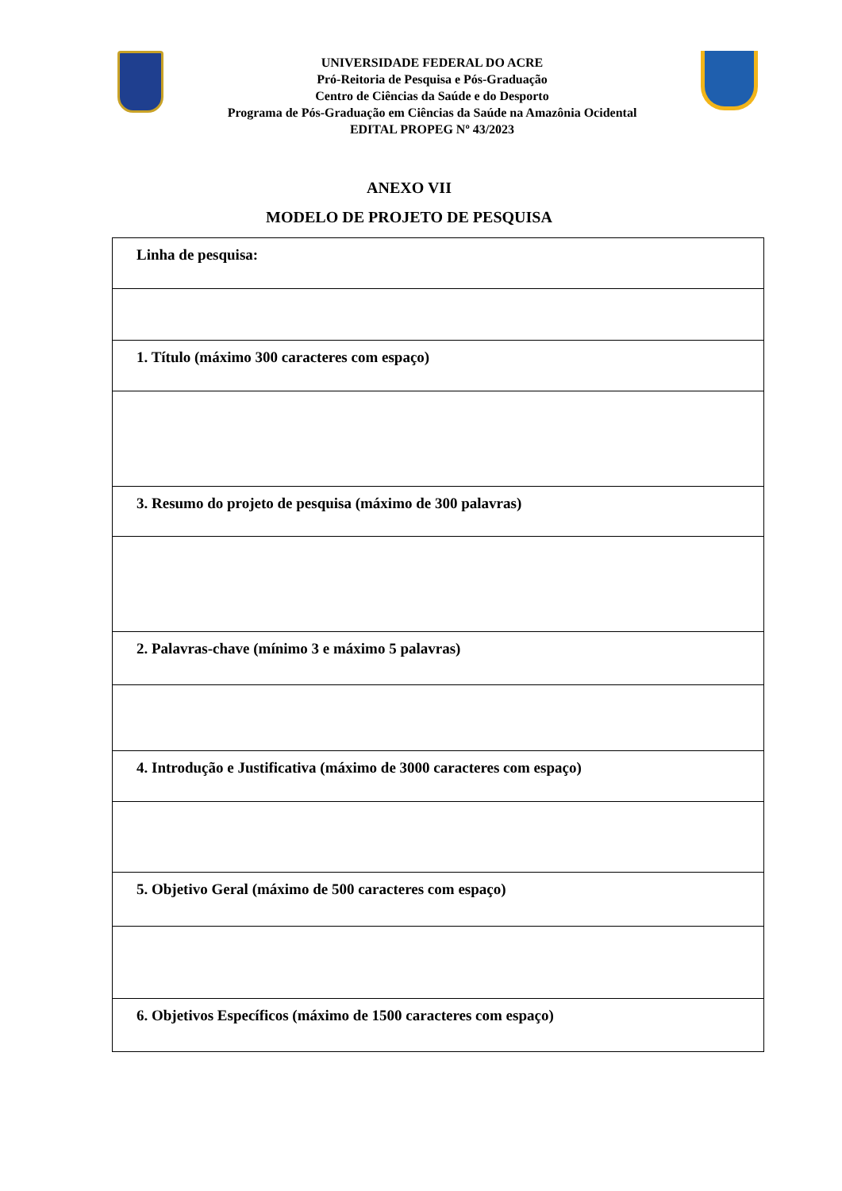UNIVERSIDADE FEDERAL DO ACRE
Pró-Reitoria de Pesquisa e Pós-Graduação
Centro de Ciências da Saúde e do Desporto
Programa de Pós-Graduação em Ciências da Saúde na Amazônia Ocidental
EDITAL PROPEG Nº 43/2023
ANEXO VII
MODELO DE PROJETO DE PESQUISA
| Linha de pesquisa: |
| 1. Título (máximo 300 caracteres com espaço) |
| 3. Resumo do projeto de pesquisa (máximo de 300 palavras) |
| 2. Palavras-chave (mínimo 3 e máximo 5 palavras) |
| 4. Introdução e Justificativa (máximo de 3000 caracteres com espaço) |
| 5. Objetivo Geral (máximo de 500 caracteres com espaço) |
| 6. Objetivos Específicos (máximo de 1500 caracteres com espaço) |